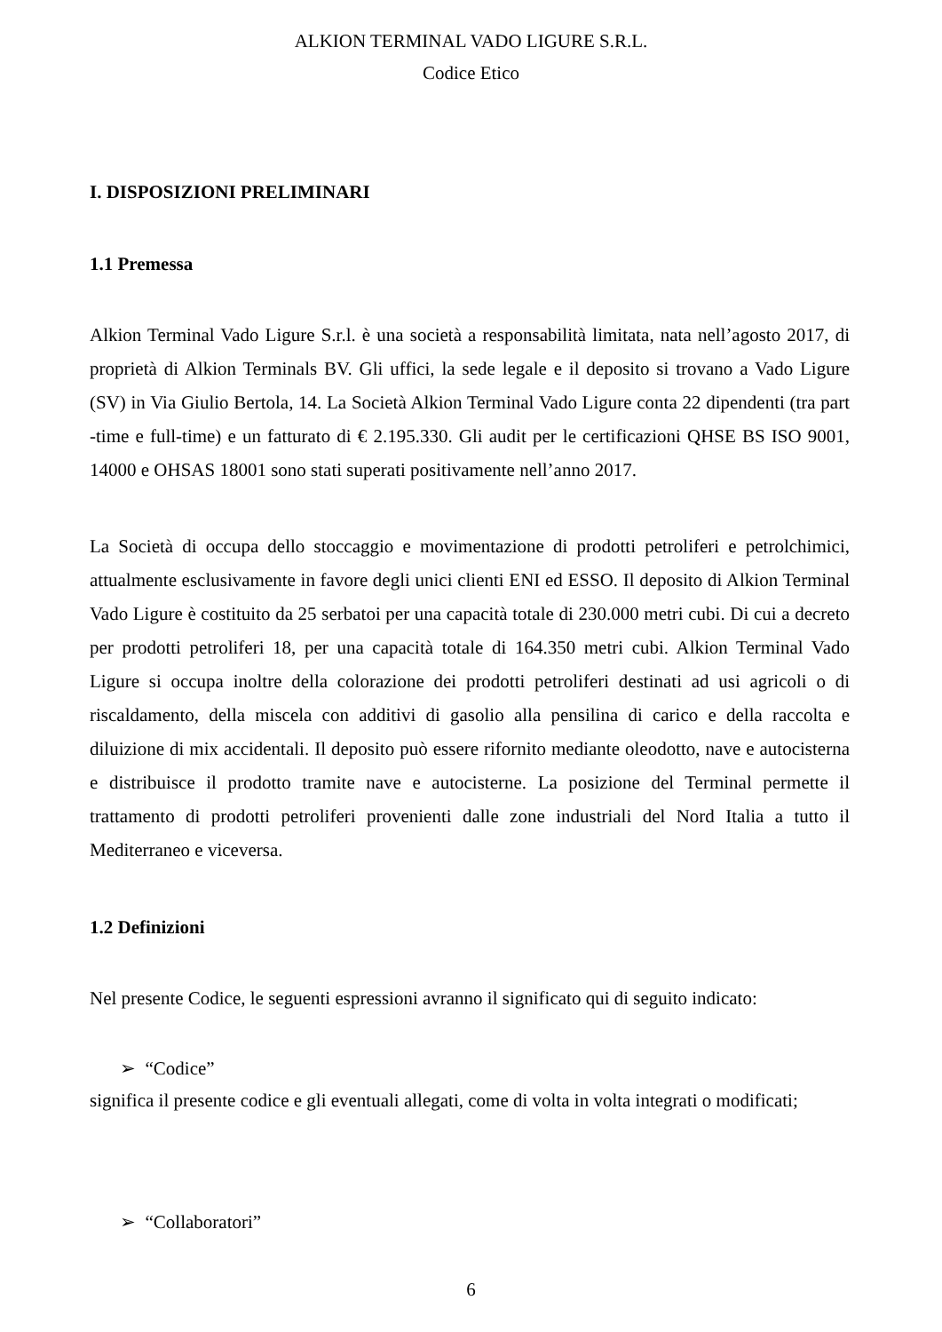ALKION TERMINAL VADO LIGURE S.R.L.
Codice Etico
I. DISPOSIZIONI PRELIMINARI
1.1 Premessa
Alkion Terminal Vado Ligure S.r.l. è una società a responsabilità limitata, nata nell’agosto 2017, di proprietà di Alkion Terminals BV. Gli uffici, la sede legale e il deposito si trovano a Vado Ligure (SV) in Via Giulio Bertola, 14. La Società Alkion Terminal Vado Ligure conta 22 dipendenti (tra part -time e full-time) e un fatturato di € 2.195.330. Gli audit per le certificazioni QHSE BS ISO 9001, 14000 e OHSAS 18001 sono stati superati positivamente nell’anno 2017.
La Società di occupa dello stoccaggio e movimentazione di prodotti petroliferi e petrolchimici, attualmente esclusivamente in favore degli unici clienti ENI ed ESSO. Il deposito di Alkion Terminal Vado Ligure è costituito da 25 serbatoi per una capacità totale di 230.000 metri cubi. Di cui a decreto per prodotti petroliferi 18, per una capacità totale di 164.350 metri cubi. Alkion Terminal Vado Ligure si occupa inoltre della colorazione dei prodotti petroliferi destinati ad usi agricoli o di riscaldamento, della miscela con additivi di gasolio alla pensilina di carico e della raccolta e diluizione di mix accidentali. Il deposito può essere rifornito mediante oleodotto, nave e autocisterna e distribuisce il prodotto tramite nave e autocisterne. La posizione del Terminal permette il trattamento di prodotti petroliferi provenienti dalle zone industriali del Nord Italia a tutto il Mediterraneo e viceversa.
1.2 Definizioni
Nel presente Codice, le seguenti espressioni avranno il significato qui di seguito indicato:
➢ “Codice”
significa il presente codice e gli eventuali allegati, come di volta in volta integrati o modificati;
➢ “Collaboratori”
6